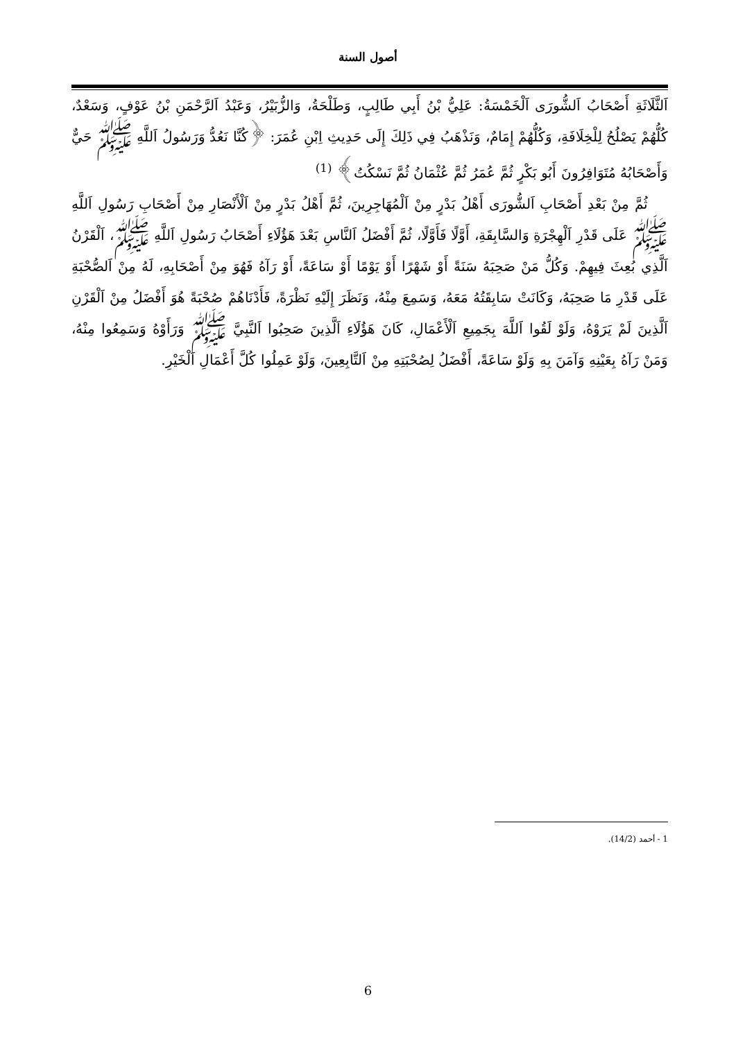أصول السنة
اَلثَّلَاثَةِ أَصْحَابُ اَلشُّورَى اَلْخَمْسَةُ: عَلِيُّ بْنُ أَبِي طَالِبٍ، وَطَلْحَةُ، وَالزُّبَيْرُ، وَعَبْدُ اَلرَّحْمَنِ بْنُ عَوْفٍ، وَسَعْدٌ، كُلُّهُمْ يَصْلُحُ لِلْخِلَافَةِ، وَكُلُّهُمْ إِمَامٌ، وَنَذْهَبُ فِي ذَلِكَ إِلَى حَدِيثِ اِبْنِ عُمَرَ: ﴿كُنَّا نَعُدُّ وَرَسُولُ اَللَّهِ ﷺ حَيٌّ وَأَصْحَابُهُ مُتَوَافِرُونَ أَبُو بَكْرٍ ثُمَّ عُمَرُ ثُمَّ عُثْمَانُ ثُمَّ نَسْكُتُ﴾ <sup>(1)</sup>
ثُمَّ مِنْ بَعْدِ أَصْحَابِ اَلشُّورَى أَهْلُ بَدْرٍ مِنْ اَلْمُهَاجِرِينَ، ثُمَّ أَهْلُ بَدْرٍ مِنْ اَلْأَنْصَارِ مِنْ أَصْحَابِ رَسُولِ اَللَّهِ ﷺ عَلَى قَدْرِ اَلْهِجْرَةِ وَالسَّابِقَةِ، أَوَّلًا فَأَوَّلًا، ثُمَّ أَفْضَلُ اَلنَّاسِ بَعْدَ هَؤُلَاءِ أَصْحَابُ رَسُولِ اَللَّهِ ﷺ، اَلْقَرْنُ اَلَّذِي بُعِثَ فِيهِمْ. وَكُلُّ مَنْ صَحِبَهُ سَنَةً أَوْ شَهْرًا أَوْ يَوْمًا أَوْ سَاعَةً، أَوْ رَآهُ فَهُوَ مِنْ أَصْحَابِهِ، لَهُ مِنْ اَلصُّحْبَةِ عَلَى قَدْرِ مَا صَحِبَهُ، وَكَانَتْ سَابِقَتُهُ مَعَهُ، وَسَمِعَ مِنْهُ، وَنَظَرَ إِلَيْهِ نَظْرَةً، فَأَدْنَاهُمْ صُحْبَةً هُوَ أَفْضَلُ مِنْ اَلْقَرْنِ اَلَّذِينَ لَمْ يَرَوْهُ، وَلَوْ لَقُوا اَللَّهَ بِجَمِيعِ اَلْأَعْمَالِ، كَانَ هَؤُلَاءِ اَلَّذِينَ صَحِبُوا اَلنَّبِيَّ ﷺ وَرَأَوْهُ وَسَمِعُوا مِنْهُ، وَمَنْ رَآهُ بِعَيْنِهِ وَآمَنَ بِهِ وَلَوْ سَاعَةً، أَفْضَلُ لِصُحْبَتِهِ مِنْ اَلتَّابِعِينَ، وَلَوْ عَمِلُوا كُلَّ أَعْمَالِ اَلْخَيْرِ.
1 - أحمد (14/2).
6